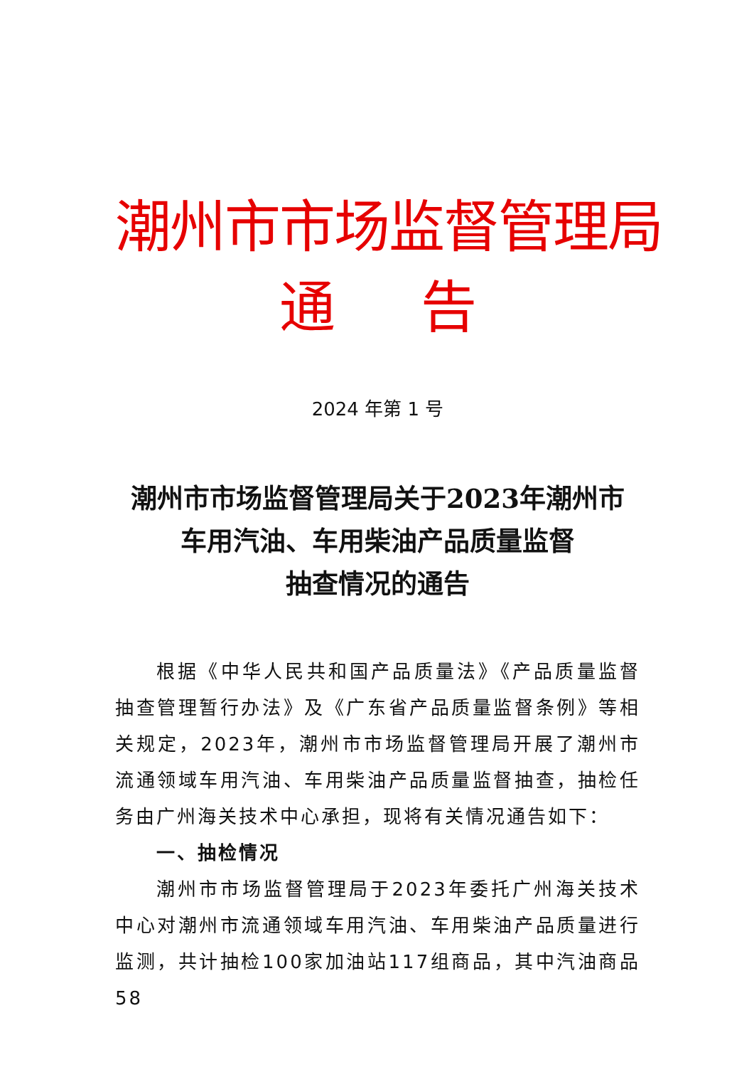潮州市市场监督管理局
通告
2024 年第 1 号
潮州市市场监督管理局关于2023年潮州市
车用汽油、车用柴油产品质量监督
抽查情况的通告
根据《中华人民共和国产品质量法》《产品质量监督抽查管理暂行办法》及《广东省产品质量监督条例》等相关规定，2023年，潮州市市场监督管理局开展了潮州市流通领域车用汽油、车用柴油产品质量监督抽查，抽检任务由广州海关技术中心承担，现将有关情况通告如下：
一、抽检情况
潮州市市场监督管理局于2023年委托广州海关技术中心对潮州市流通领域车用汽油、车用柴油产品质量进行监测，共计抽检100家加油站117组商品，其中汽油商品58